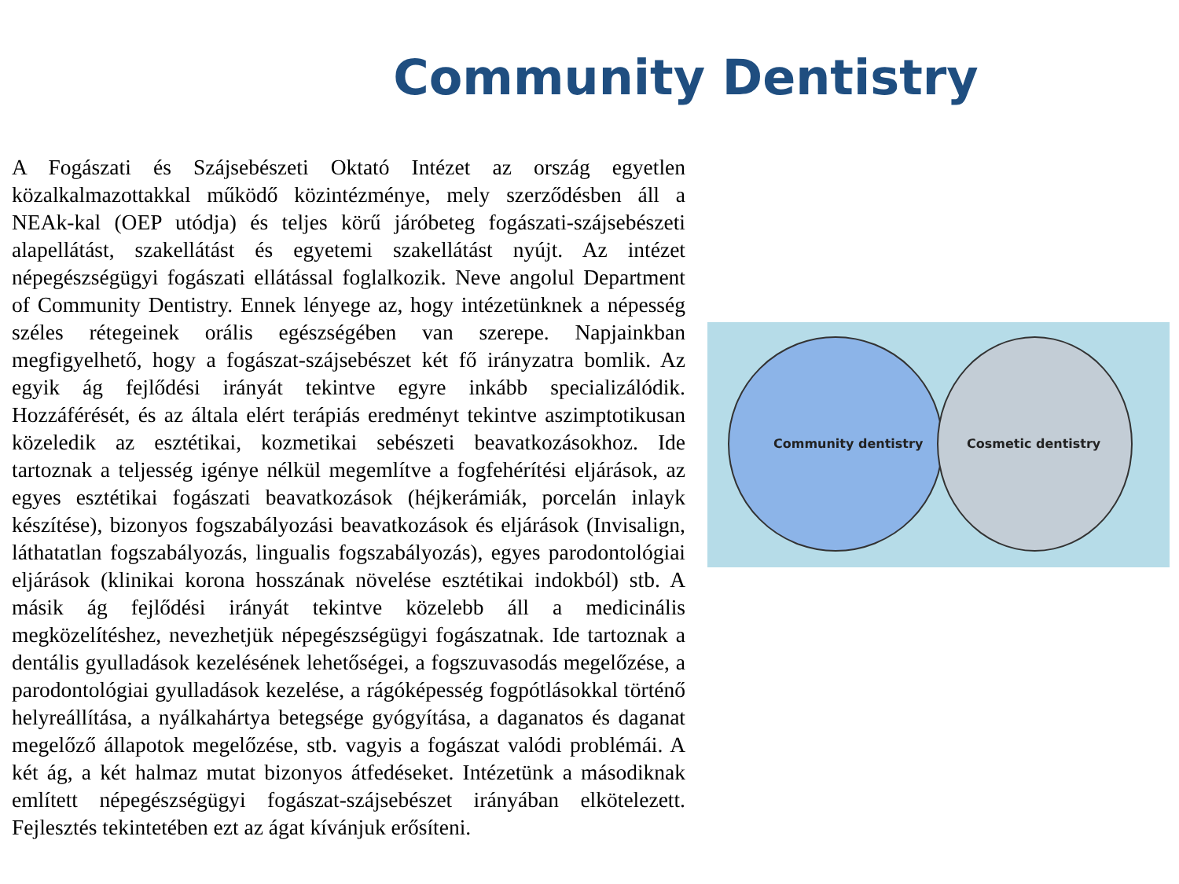Community Dentistry
A Fogászati és Szájsebészeti Oktató Intézet az ország egyetlen közalkalmazottakkal működő közintézménye, mely szerződésben áll a NEAk-kal (OEP utódja) és teljes körű járóbeteg fogászati-szájsebészeti alapellátást, szakellátást és egyetemi szakellátást nyújt. Az intézet népegészségügyi fogászati ellátással foglalkozik. Neve angolul Department of Community Dentistry. Ennek lényege az, hogy intézetünknek a népesség széles rétegeinek orális egészségében van szerepe. Napjainkban megfigyelhető, hogy a fogászat-szájsebészet két fő irányzatra bomlik. Az egyik ág fejlődési irányát tekintve egyre inkább specializálódik. Hozzáférését, és az általa elért terápiás eredményt tekintve aszimptotikusan közeledik az esztétikai, kozmetikai sebészeti beavatkozásokhoz. Ide tartoznak a teljesség igénye nélkül megemlítve a fogfehérítési eljárások, az egyes esztétikai fogászati beavatkozások (héjkerámiák, porcelán inlayk készítése), bizonyos fogszabályozási beavatkozások és eljárások (Invisalign, láthatatlan fogszabályozás, lingualis fogszabályozás), egyes parodontológiai eljárások (klinikai korona hosszának növelése esztétikai indokból) stb. A másik ág fejlődési irányát tekintve közelebb áll a medicinális megközelítéshez, nevezhetjük népegészségügyi fogászatnak. Ide tartoznak a dentális gyulladások kezelésének lehetőségei, a fogszuvasodás megelőzése, a parodontológiai gyulladások kezelése, a rágóképesség fogpótlásokkal történő helyreállítása, a nyálkahártya betegsége gyógyítása, a daganatos és daganat megelőző állapotok megelőzése, stb. vagyis a fogászat valódi problémái. A két ág, a két halmaz mutat bizonyos átfedéseket. Intézetünk a másodiknak említett népegészségügyi fogászat-szájsebészet irányában elkötelezett. Fejlesztés tekintetében ezt az ágat kívánjuk erősíteni.
Community dentistry Cosmetic dentistry